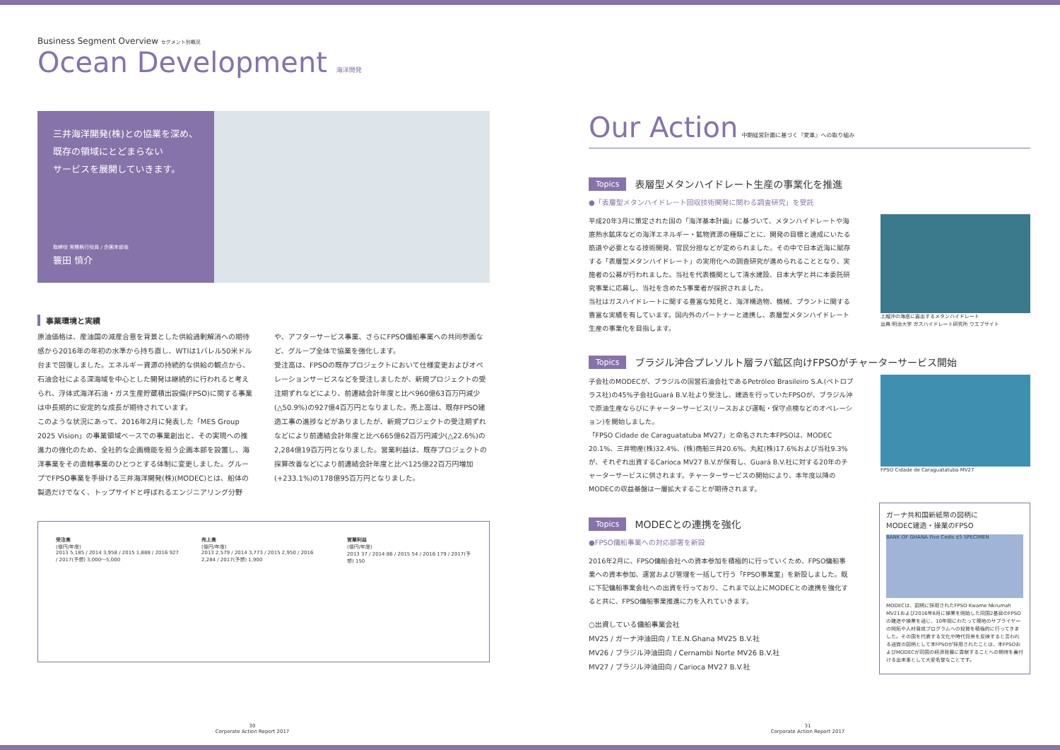Business Segment Overview セグメント別概況
Ocean Development 海洋開発
三井海洋開発(株)との協業を深め、
既存の領域にとどまらない
サービスを展開していきます。
取締役 常務執行役員 / 企画本部長
簑田 慎介
事業環境と実績
原油価格は、産油国の減産合意を背景とした供給過剰解消への期待感から2016年の年初の水準から持ち直し、WTIは1バレル50米ドル台まで回復しました。エネルギー資源の持続的な供給の観点から、石油会社による深海域を中心とした開発は継続的に行われると考えられ、浮体式海洋石油・ガス生産貯蔵積出設備(FPSO)に関する事業は中長期的に安定的な成長が期待されています。
このような状況にあって、2016年2月に発表した「MES Group 2025 Vision」の事業領域ベースでの事業創出と、その実現への推進力の強化のため、全社的な企画機能を担う企画本部を設置し、海洋事業をその直轄事業のひとつとする体制に変更しました。グループでFPSO事業を手掛ける三井海洋開発(株)(MODEC)とは、船体の製造だけでなく、トップサイドと呼ばれるエンジニアリング分野や、アフターサービス事業、さらにFPSO傭船事業への共同参画など、グループ全体で協業を強化します。
受注高は、FPSOの既存プロジェクトにおいて仕様変更およびオペレーションサービスなどを受注しましたが、新規プロジェクトの受注期ずれなどにより、前連結会計年度と比べ960億63百万円減少(△50.9%)の927億4百万円となりました。売上高は、既存FPSO建造工事の進捗などがありましたが、新規プロジェクトの受注期ずれなどにより前連結会計年度と比べ665億62百万円減少(△22.6%)の2,284億19百万円となりました。営業利益は、既存プロジェクトの採算改善などにより前連結会計年度と比べ125億22百万円増加(+233.1%)の178億95百万円となりました。
受注高
(億円/年度)
2013 5,185 / 2014 3,958 / 2015 1,888 / 2016 927 / 2017(予想) 3,000～5,000
売上高
(億円/年度)
2013 2,579 / 2014 3,773 / 2015 2,950 / 2016 2,284 / 2017(予想) 1,900
営業利益
(億円/年度)
2013 37 / 2014 86 / 2015 54 / 2016 179 / 2017(予想) 150
Our Action
中期経営計画に基づく『変革』への取り組み
Topics 表層型メタンハイドレート生産の事業化を推進
●「表層型メタンハイドレート回収技術開発に関わる調査研究」を受託
平成20年3月に策定された国の「海洋基本計画」に基づいて、メタンハイドレートや海底熱水鉱床などの海洋エネルギー・鉱物資源の種類ごとに、開発の目標と達成にいたる筋道や必要となる技術開発、官民分担などが定められました。その中で日本近海に賦存する「表層型メタンハイドレート」の実用化への調査研究が進められることとなり、実施者の公募が行われました。当社を代表機関として清水建設、日本大学と共に本委託研究事業に応募し、当社を含めた5事業者が採択されました。
当社はガスハイドレートに関する豊富な知見と、海洋構造物、機械、プラントに関する豊富な実績を有しています。国内外のパートナーと連携し、表層型メタンハイドレート生産の事業化を目指します。
上越沖の海底に露出するメタンハイドレート
出典:明治大学 ガスハイドレート研究所 ウエブサイト
Topics ブラジル沖合プレソルト層ラパ鉱区向けFPSOがチャーターサービス開始
子会社のMODECが、ブラジルの国営石油会社であるPetróleo Brasileiro S.A.(ペトロブラス社)の45%子会社Guará B.V.社より受注し、建造を行っていたFPSOが、ブラジル沖で原油生産ならびにチャーターサービス(リースおよび運転・保守点検などのオペレーション)を開始しました。
「FPSO Cidade de Caraguatatuba MV27」と命名された本FPSOは、MODEC 20.1%、三井物産(株)32.4%、(株)商船三井20.6%、丸紅(株)17.6%および当社9.3%が、それぞれ出資するCarioca MV27 B.V.が保有し、Guará B.V.社に対する20年のチャーターサービスに供されます。チャーターサービスの開始により、本年度以降のMODECの収益基盤は一層拡大することが期待されます。
FPSO Cidade de Caraguatatuba MV27
Topics MODECとの連携を強化
●FPSO傭船事業への対応部署を新設
2016年2月に、FPSO傭船会社への資本参加を積極的に行っていくため、FPSO傭船事業への資本参加、運営および管理を一括して行う「FPSO事業室」を新設しました。既に下記傭船事業会社への出資を行っており、これまで以上にMODECとの連携を強化すると共に、FPSO傭船事業推進に力を入れていきます。
○出資している傭船事業会社
MV25 / ガーナ沖油田向 / T.E.N.Ghana MV25 B.V.社
MV26 / ブラジル沖油田向 / Cernambi Norte MV26 B.V.社
MV27 / ブラジル沖油田向 / Carioca MV27 B.V.社
ガーナ共和国新紙幣の図柄に
MODEC建造・操業のFPSO
BANK OF GHANA Five Cedis ¢5 SPECIMEN
MODECは、図柄に採用されたFPSO Kwame Nkrumah MV21および2016年8月に操業を開始した同国2基目のFPSOの建造や操業を通じ、10年間にわたって現地のサプライヤーの開拓や人材育成プログラムへの投資を積極的に行ってきました。その国を代表する文化や時代背景を反映すると言われる通貨の図柄として本FPSOが採用されたことは、本FPSOおよびMODECが同国の経済発展に貢献することへの期待を裏付ける出来事として大変名誉なことです。
30
Corporate Action Report 2017
31
Corporate Action Report 2017